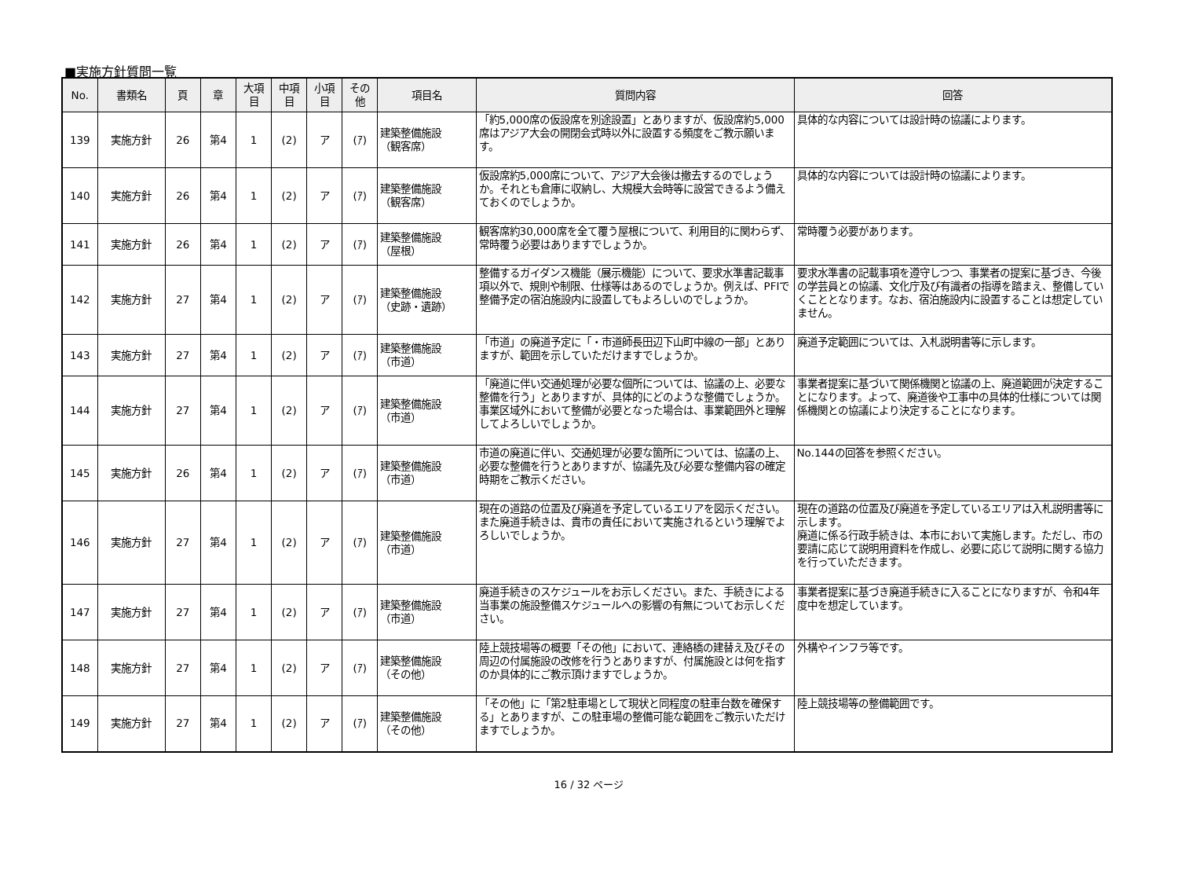■実施方針質問一覧
| No. | 書類名 | 頁 | 章 | 大項 目 | 中項 目 | 小項 目 | その 他 | 項目名 | 質問内容 | 回答 |
| --- | --- | --- | --- | --- | --- | --- | --- | --- | --- | --- |
| 139 | 実施方針 | 26 | 第4 | 1 | (2) | ア | (ｱ) | 建築整備施設 （観客席） | 「約5,000席の仮設席を別途設置」とありますが、仮設席約5,000席はアジア大会の開閉会式時以外に設置する頻度をご教示願います。 | 具体的な内容については設計時の協議によります。 |
| 140 | 実施方針 | 26 | 第4 | 1 | (2) | ア | (ｱ) | 建築整備施設 （観客席） | 仮設席約5,000席について、アジア大会後は撤去するのでしょうか。それとも倉庫に収納し、大規模大会時等に設営できるよう備えておくのでしょうか。 | 具体的な内容については設計時の協議によります。 |
| 141 | 実施方針 | 26 | 第4 | 1 | (2) | ア | (ｱ) | 建築整備施設 （屋根） | 観客席約30,000席を全て覆う屋根について、利用目的に関わらず、常時覆う必要はありますでしょうか。 | 常時覆う必要があります。 |
| 142 | 実施方針 | 27 | 第4 | 1 | (2) | ア | (ｱ) | 建築整備施設 （史跡・遺跡） | 整備するガイダンス機能（展示機能）について、要求水準書記載事項以外で、規則や制限、仕様等はあるのでしょうか。例えば、PFIで整備予定の宿泊施設内に設置してもよろしいのでしょうか。 | 要求水準書の記載事項を遵守しつつ、事業者の提案に基づき、今後の学芸員との協議、文化庁及び有識者の指導を踏まえ、整備していくこととなります。なお、宿泊施設内に設置することは想定していません。 |
| 143 | 実施方針 | 27 | 第4 | 1 | (2) | ア | (ｱ) | 建築整備施設 （市道） | 「市道」の廃道予定に「・市道師長田辺下山町中線の一部」とありますが、範囲を示していただけますでしょうか。 | 廃道予定範囲については、入札説明書等に示します。 |
| 144 | 実施方針 | 27 | 第4 | 1 | (2) | ア | (ｱ) | 建築整備施設 （市道） | 「廃道に伴い交通処理が必要な個所については、協議の上、必要な整備を行う」とありますが、具体的にどのような整備でしょうか。事業区域外において整備が必要となった場合は、事業範囲外と理解してよろしいでしょうか。 | 事業者提案に基づいて関係機関と協議の上、廃道範囲が決定することになります。よって、廃道後や工事中の具体的仕様については関係機関との協議により決定することになります。 |
| 145 | 実施方針 | 26 | 第4 | 1 | (2) | ア | (ｱ) | 建築整備施設 （市道） | 市道の廃道に伴い、交通処理が必要な箇所については、協議の上、必要な整備を行うとありますが、協議先及び必要な整備内容の確定時期をご教示ください。 | No.144の回答を参照ください。 |
| 146 | 実施方針 | 27 | 第4 | 1 | (2) | ア | (ｱ) | 建築整備施設 （市道） | 現在の道路の位置及び廃道を予定しているエリアを図示ください。また廃道手続きは、貴市の責任において実施されるという理解でよろしいでしょうか。 | 現在の道路の位置及び廃道を予定しているエリアは入札説明書等に示します。 廃道に係る行政手続きは、本市において実施します。ただし、市の要請に応じて説明用資料を作成し、必要に応じて説明に関する協力を行っていただきます。 |
| 147 | 実施方針 | 27 | 第4 | 1 | (2) | ア | (ｱ) | 建築整備施設 （市道） | 廃道手続きのスケジュールをお示しください。また、手続きによる当事業の施設整備スケジュールへの影響の有無についてお示しください。 | 事業者提案に基づき廃道手続きに入ることになりますが、令和4年度中を想定しています。 |
| 148 | 実施方針 | 27 | 第4 | 1 | (2) | ア | (ｱ) | 建築整備施設 （その他） | 陸上競技場等の概要「その他」において、連絡橋の建替え及びその周辺の付属施設の改修を行うとありますが、付属施設とは何を指すのか具体的にご教示頂けますでしょうか。 | 外構やインフラ等です。 |
| 149 | 実施方針 | 27 | 第4 | 1 | (2) | ア | (ｱ) | 建築整備施設 （その他） | 「その他」に「第2駐車場として現状と同程度の駐車台数を確保する」とありますが、この駐車場の整備可能な範囲をご教示いただけますでしょうか。 | 陸上競技場等の整備範囲です。 |
16 / 32 ページ